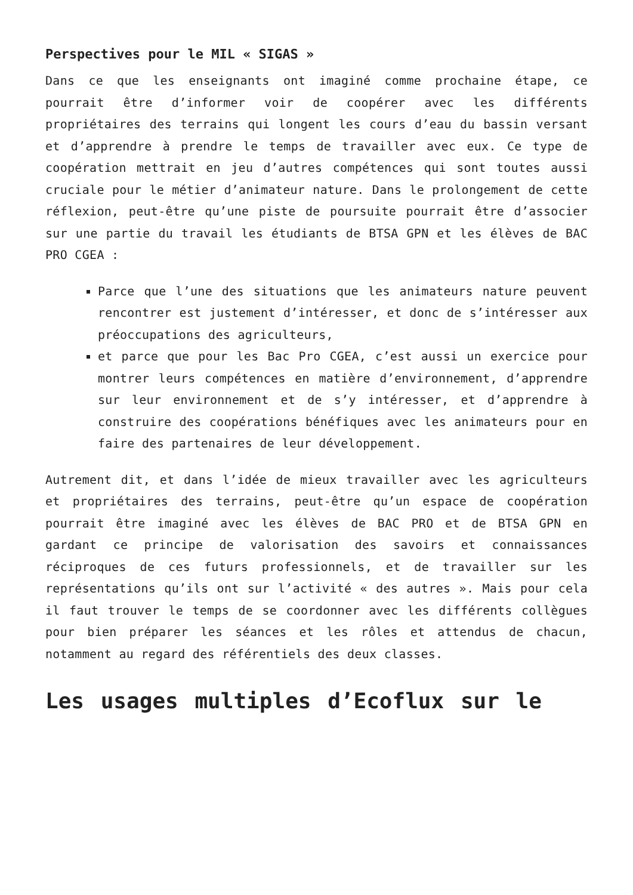Perspectives pour le MIL « SIGAS »
Dans ce que les enseignants ont imaginé comme prochaine étape, ce pourrait être d’informer voir de coopérer avec les différents propriétaires des terrains qui longent les cours d’eau du bassin versant et d’apprendre à prendre le temps de travailler avec eux. Ce type de coopération mettrait en jeu d’autres compétences qui sont toutes aussi cruciale pour le métier d’animateur nature. Dans le prolongement de cette réflexion, peut-être qu’une piste de poursuite pourrait être d’associer sur une partie du travail les étudiants de BTSA GPN et les élèves de BAC PRO CGEA :
Parce que l’une des situations que les animateurs nature peuvent rencontrer est justement d’intéresser, et donc de s’intéresser aux préoccupations des agriculteurs,
et parce que pour les Bac Pro CGEA, c’est aussi un exercice pour montrer leurs compétences en matière d’environnement, d’apprendre sur leur environnement et de s’y intéresser, et d’apprendre à construire des coopérations bénéfiques avec les animateurs pour en faire des partenaires de leur développement.
Autrement dit, et dans l’idée de mieux travailler avec les agriculteurs et propriétaires des terrains, peut-être qu’un espace de coopération pourrait être imaginé avec les élèves de BAC PRO et de BTSA GPN en gardant ce principe de valorisation des savoirs et connaissances réciproques de ces futurs professionnels, et de travailler sur les représentations qu’ils ont sur l’activité « des autres ». Mais pour cela il faut trouver le temps de se coordonner avec les différents collègues pour bien préparer les séances et les rôles et attendus de chacun, notamment au regard des référentiels des deux classes.
Les usages multiples d’Ecoflux sur le